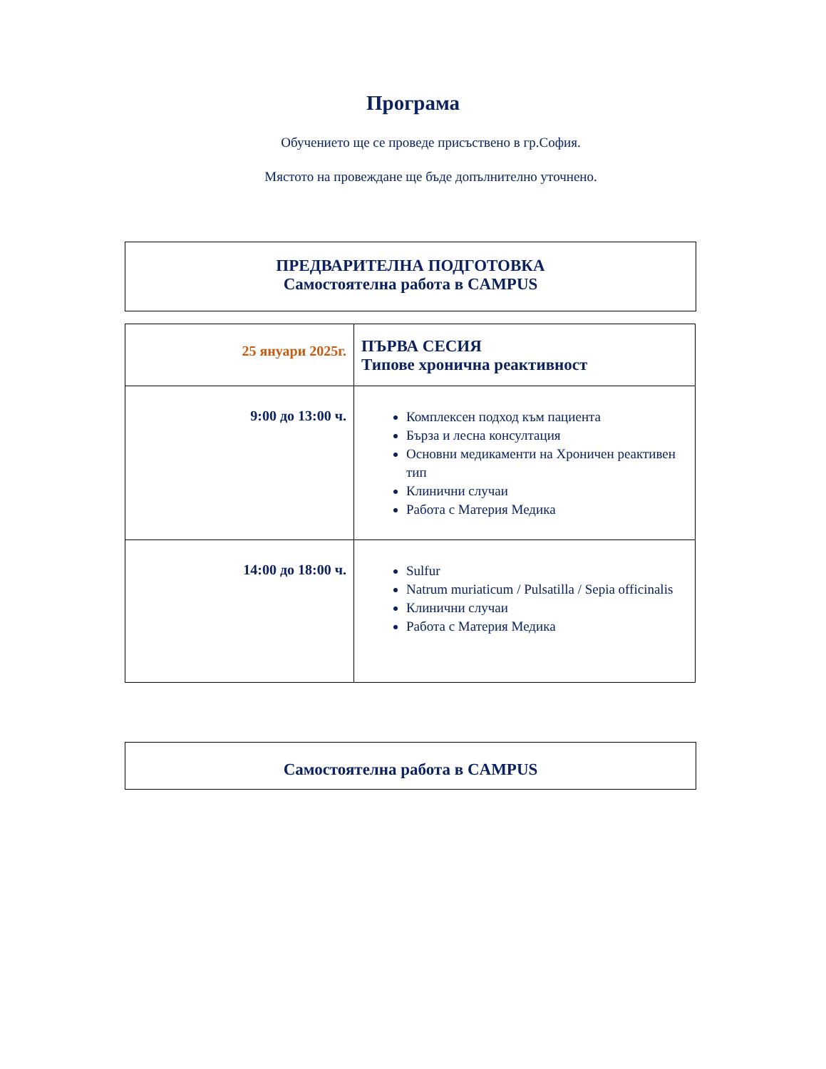Програма
Обучението ще се проведе присъствено в гр.София.
Мястото на провеждане ще бъде допълнително уточнено.
ПРЕДВАРИТЕЛНА ПОДГОТОВКА
Самостоятелна работа в CAMPUS
| 25 януари 2025г. | ПЪРВА СЕСИЯ Типове хронична реактивност |
| 9:00 до 13:00 ч. | Комплексен подход към пациента Бърза и лесна консултация Основни медикаменти на Хроничен реактивен тип Клинични случаи Работа с Материя Медика |
| 14:00 до 18:00 ч. | Sulfur Natrum muriaticum / Pulsatilla / Sepia officinalis Клинични случаи Работа с Материя Медика |
Самостоятелна работа в CAMPUS